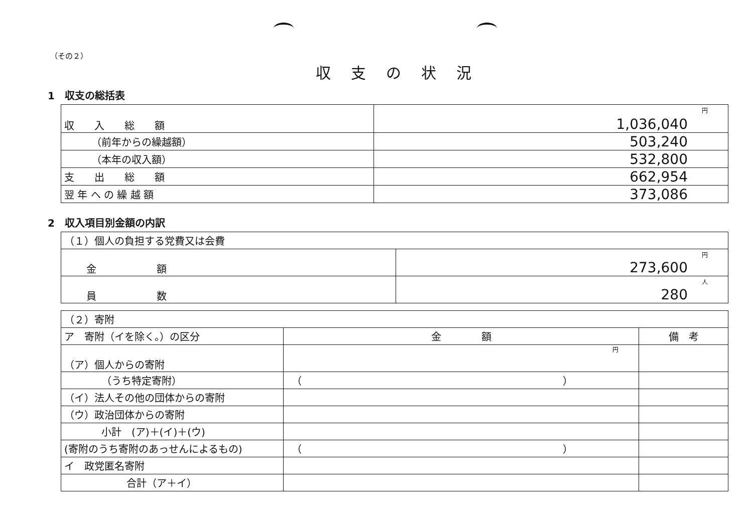（その２）
収支の状況
1　収支の総括表
| 収 入 総 額 | 円 1,036,040 |
| （前年からの繰越額） | 503,240 |
| （本年の収入額） | 532,800 |
| 支 出 総 額 | 662,954 |
| 翌 年 へ の 繰 越 額 | 373,086 |
2　収入項目別金額の内訳
| （１）個人の負担する党費又は会費 | |
| 金 額 | 円 273,600 |
| 員 数 | 人 280 |
| （２）寄附 | | |
| ア 寄附（イを除く。）の区分 | 金 額 | 備 考 |
| （ア）個人からの寄附 | 円 | |
| （うち特定寄附） | （ ） | |
| （イ）法人その他の団体からの寄附 | | |
| （ウ）政治団体からの寄附 | | |
| 小計 (ア)＋(イ)＋(ウ) | | |
| (寄附のうち寄附のあっせんによるもの) | （ ） | |
| イ 政党匿名寄附 | | |
| 合計（ア＋イ） | | |